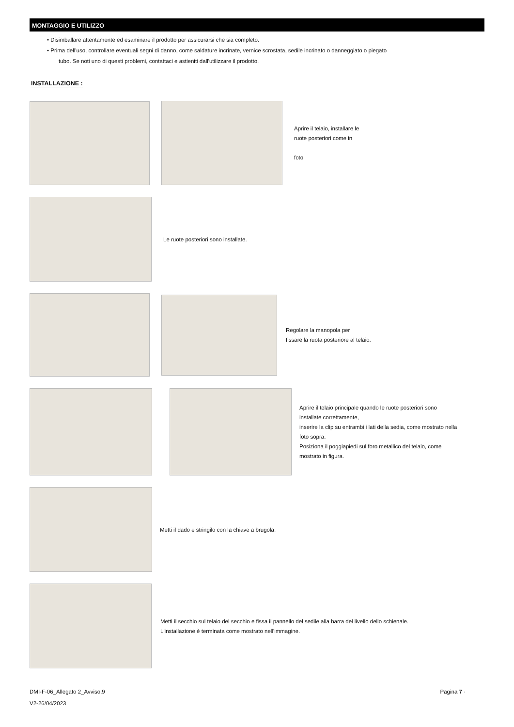MONTAGGIO E UTILIZZO
• Disimballare attentamente ed esaminare il prodotto per assicurarsi che sia completo.
• Prima dell'uso, controllare eventuali segni di danno, come saldature incrinate, vernice scrostata, sedile incrinato o danneggiato o piegato
tubo. Se noti uno di questi problemi, contattaci e astieniti dall'utilizzare il prodotto.
INSTALLAZIONE :
Aprire il telaio, installare le
ruote posteriori come in
foto
Le ruote posteriori sono installate.
Regolare la manopola per
fissare la ruota posteriore al telaio.
Aprire il telaio principale quando le ruote posteriori sono
installate correttamente,
inserire la clip su entrambi i lati della sedia, come mostrato nella
foto sopra.
Posiziona il poggiapiedi sul foro metallico del telaio, come
mostrato in figura.
Metti il dado e stringilo con la chiave a brugola.
Metti il secchio sul telaio del secchio e fissa il pannello del sedile alla barra del livello dello schienale.
L'installazione è terminata come mostrato nell'immagine.
DMI-F-06_Allegato 2_Avviso.9
V2-26/04/2023
Pagina 7 ·